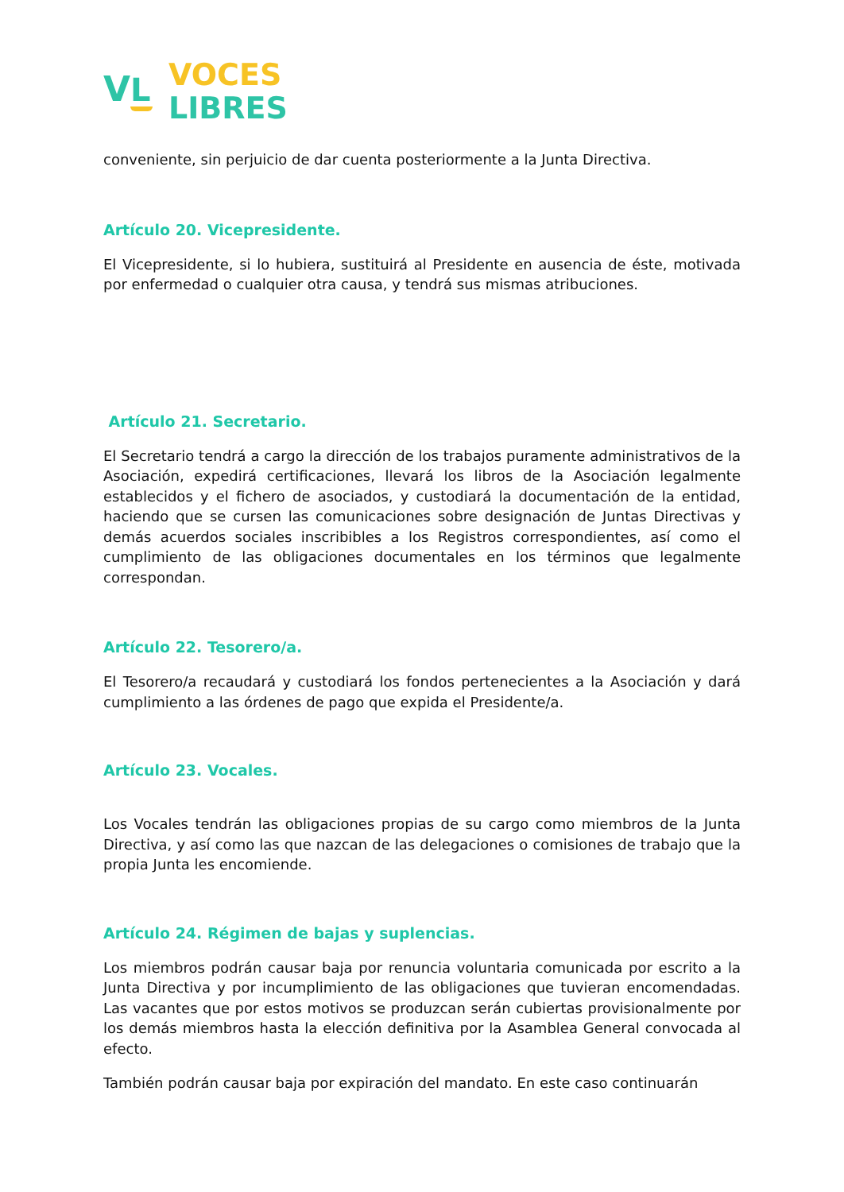VL
VOCES
LIBRES
conveniente, sin perjuicio de dar cuenta posteriormente a la Junta Directiva.
Artículo 20. Vicepresidente.
El Vicepresidente, si lo hubiera, sustituirá al Presidente en ausencia de éste, motivada por enfermedad o cualquier otra causa, y tendrá sus mismas atribuciones.
Artículo 21. Secretario.
El Secretario tendrá a cargo la dirección de los trabajos puramente administrativos de la Asociación, expedirá certificaciones, llevará los libros de la Asociación legalmente establecidos y el fichero de asociados, y custodiará la documentación de la entidad, haciendo que se cursen las comunicaciones sobre designación de Juntas Directivas y demás acuerdos sociales inscribibles a los Registros correspondientes, así como el cumplimiento de las obligaciones documentales en los términos que legalmente correspondan.
Artículo 22. Tesorero/a.
El Tesorero/a recaudará y custodiará los fondos pertenecientes a la Asociación y dará cumplimiento a las órdenes de pago que expida el Presidente/a.
Artículo 23. Vocales.
Los Vocales tendrán las obligaciones propias de su cargo como miembros de la Junta Directiva, y así como las que nazcan de las delegaciones o comisiones de trabajo que la propia Junta les encomiende.
Artículo 24. Régimen de bajas y suplencias.
Los miembros podrán causar baja por renuncia voluntaria comunicada por escrito a la Junta Directiva y por incumplimiento de las obligaciones que tuvieran encomendadas. Las vacantes que por estos motivos se produzcan serán cubiertas provisionalmente por los demás miembros hasta la elección definitiva por la Asamblea General convocada al efecto.
También podrán causar baja por expiración del mandato. En este caso continuarán